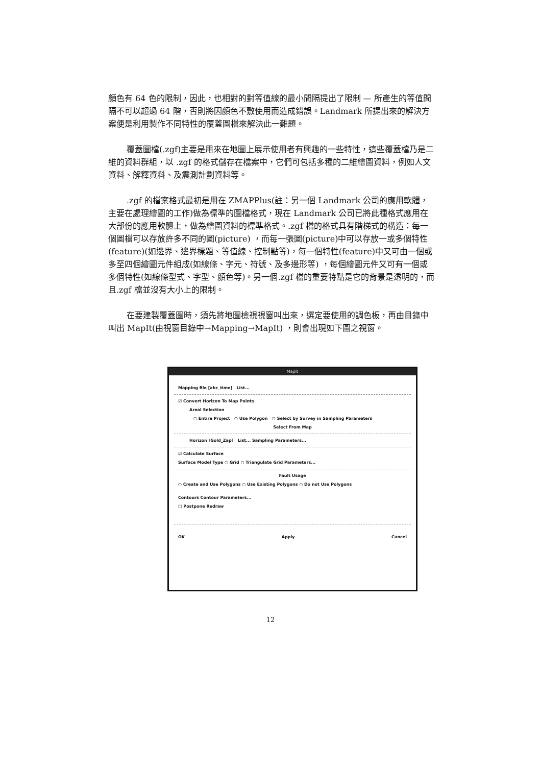顏色有 64 色的限制，因此，也相對的對等值線的最小間隔提出了限制 — 所產生的等值間隔不可以超過 64 階，否則將因顏色不敷使用而造成錯誤。Landmark 所提出來的解決方案便是利用製作不同特性的覆蓋圖檔來解決此一難題。
覆蓋圖檔(.zgf)主要是用來在地圖上展示使用者有興趣的一些特性，這些覆蓋檔乃是二維的資料群組，以 .zgf 的格式儲存在檔案中，它們可包括多種的二維繪圖資料，例如人文資料、解釋資料、及震測計劃資料等。
.zgf 的檔案格式最初是用在 ZMAPPlus(註：另一個 Landmark 公司的應用軟體，主要在處理繪圖的工作)做為標準的圖檔格式，現在 Landmark 公司已將此種格式應用在大部份的應用軟體上，做為繪圖資料的標準格式。.zgf 檔的格式具有階梯式的構造：每一個圖檔可以存放許多不同的圖(picture) ，而每一張圖(picture)中可以存放一或多個特性(feature)(如邊界、邊界標題、等值線、控制點等)，每一個特性(feature)中又可由一個或多至四個繪圖元件組成(如線條、字元、符號、及多邊形等) ，每個繪圖元件又可有一個或多個特性(如線條型式、字型、顏色等)。另一個.zgf 檔的重要特點是它的背景是透明的，而且.zgf 檔並沒有大小上的限制。
在要建製覆蓋圖時，須先將地圖檢視視窗叫出來，選定要使用的調色板，再由目錄中叫出 MapIt(由視窗目錄中→Mapping→MapIt) ，則會出現如下圖之視窗。
MapIt
Mapping file [abc_time] List...
☑ Convert Horizon To Map Points
Areal Selection
○ Entire Project ○ Use Polygon ○ Select by Survey in Sampling Parameters
Select From Map
Horizon [Gold_Zap] List... Sampling Parameters...
☑ Calculate Surface
Surface Model Type ○ Grid ○ Triangulate Grid Parameters...
Fault Usage
○ Create and Use Polygons ○ Use Existing Polygons ○ Do not Use Polygons
Contours Contour Parameters...
□ Postpone Redraw
OK Apply Cancel
12